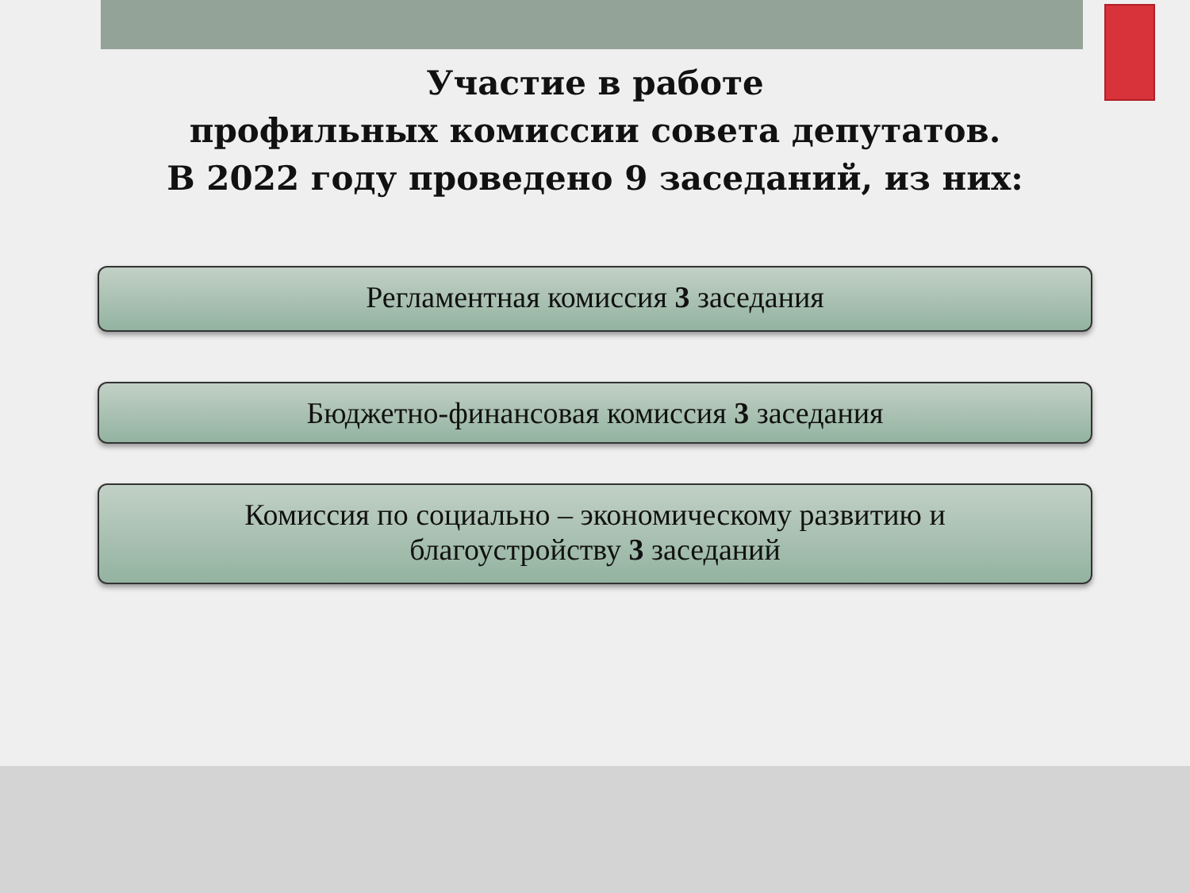Участие в работе
профильных комиссии совета депутатов.
В 2022 году проведено 9 заседаний, из них:
Регламентная комиссия 3 заседания
Бюджетно-финансовая комиссия 3 заседания
Комиссия по социально – экономическому развитию и
благоустройству 3 заседаний